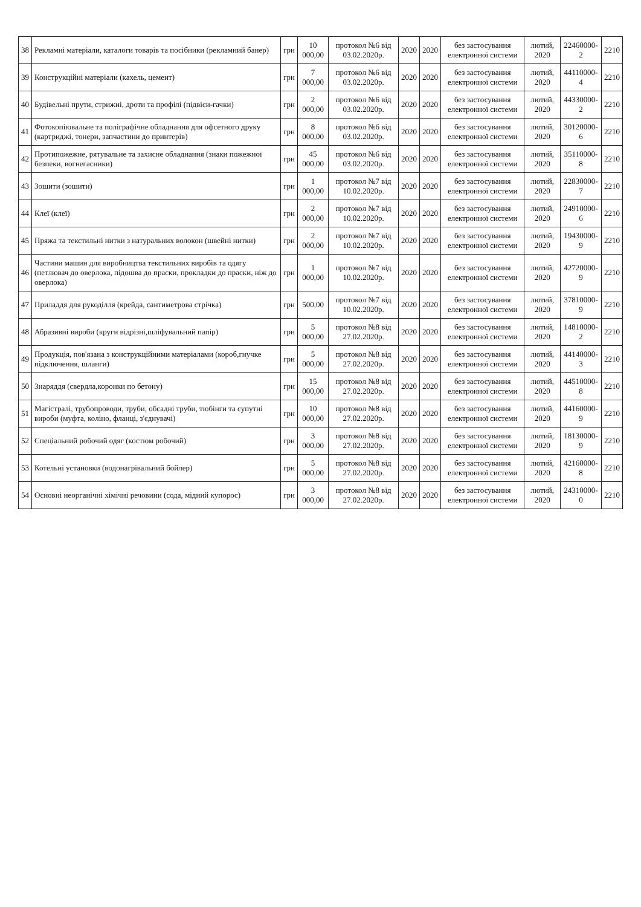| 38 | Рекламні матеріали, каталоги товарів та посібники (рекламний банер) | грн | 10 000,00 | протокол №6 від 03.02.2020р. | 2020 | 2020 | без застосування електронної системи | лютий, 2020 | 22460000-2 | 2210 |
| 39 | Конструкційні матеріали (кахель, цемент) | грн | 7 000,00 | протокол №6 від 03.02.2020р. | 2020 | 2020 | без застосування електронної системи | лютий, 2020 | 44110000-4 | 2210 |
| 40 | Будівельні прути, стрижні, дроти та профілі (підвіси-гачки) | грн | 2 000,00 | протокол №6 від 03.02.2020р. | 2020 | 2020 | без застосування електронної системи | лютий, 2020 | 44330000-2 | 2210 |
| 41 | Фотокопіювальне та поліграфічне обладнання для офсетного друку (картриджі, тонери, запчастини до принтерів) | грн | 8 000,00 | протокол №6 від 03.02.2020р. | 2020 | 2020 | без застосування електронної системи | лютий, 2020 | 30120000-6 | 2210 |
| 42 | Протипожежне, рятувальне та захисне обладнання (знаки пожежної безпеки, вогнегасники) | грн | 45 000,00 | протокол №6 від 03.02.2020р. | 2020 | 2020 | без застосування електронної системи | лютий, 2020 | 35110000-8 | 2210 |
| 43 | Зошити (зошити) | грн | 1 000,00 | протокол №7 від 10.02.2020р. | 2020 | 2020 | без застосування електронної системи | лютий, 2020 | 22830000-7 | 2210 |
| 44 | Клеї (клеї) | грн | 2 000,00 | протокол №7 від 10.02.2020р. | 2020 | 2020 | без застосування електронної системи | лютий, 2020 | 24910000-6 | 2210 |
| 45 | Пряжа та текстильні нитки з натуральних волокон (швейні нитки) | грн | 2 000,00 | протокол №7 від 10.02.2020р. | 2020 | 2020 | без застосування електронної системи | лютий, 2020 | 19430000-9 | 2210 |
| 46 | Частини машин для виробництва текстильних виробів та одягу (петлювач до оверлока, підошва до праски, прокладки до праски, ніж до оверлока) | грн | 1 000,00 | протокол №7 від 10.02.2020р. | 2020 | 2020 | без застосування електронної системи | лютий, 2020 | 42720000-9 | 2210 |
| 47 | Приладдя для рукоділля (крейда, сантиметрова стрічка) | грн | 500,00 | протокол №7 від 10.02.2020р. | 2020 | 2020 | без застосування електронної системи | лютий, 2020 | 37810000-9 | 2210 |
| 48 | Абразивні вироби (круги відрізні,шліфувальний папір) | грн | 5 000,00 | протокол №8 від 27.02.2020р. | 2020 | 2020 | без застосування електронної системи | лютий, 2020 | 14810000-2 | 2210 |
| 49 | Продукція, пов'язана з конструкційними матеріалами (короб,гнучке підключення, шланги) | грн | 5 000,00 | протокол №8 від 27.02.2020р. | 2020 | 2020 | без застосування електронної системи | лютий, 2020 | 44140000-3 | 2210 |
| 50 | Знаряддя (свердла,коронки по бетону) | грн | 15 000,00 | протокол №8 від 27.02.2020р. | 2020 | 2020 | без застосування електронної системи | лютий, 2020 | 44510000-8 | 2210 |
| 51 | Магістралі, трубопроводи, труби, обсадні труби, тюбінги та супутні вироби (муфта, коліно, фланці, з'єднувачі) | грн | 10 000,00 | протокол №8 від 27.02.2020р. | 2020 | 2020 | без застосування електронної системи | лютий, 2020 | 44160000-9 | 2210 |
| 52 | Спеціальний робочий одяг (костюм робочий) | грн | 3 000,00 | протокол №8 від 27.02.2020р. | 2020 | 2020 | без застосування електронної системи | лютий, 2020 | 18130000-9 | 2210 |
| 53 | Котельні установки (водонагрівальний бойлер) | грн | 5 000,00 | протокол №8 від 27.02.2020р. | 2020 | 2020 | без застосування електронної системи | лютий, 2020 | 42160000-8 | 2210 |
| 54 | Основні неорганічні хімічні речовини (сода, мідний купорос) | грн | 3 000,00 | протокол №8 від 27.02.2020р. | 2020 | 2020 | без застосування електронної системи | лютий, 2020 | 24310000-0 | 2210 |